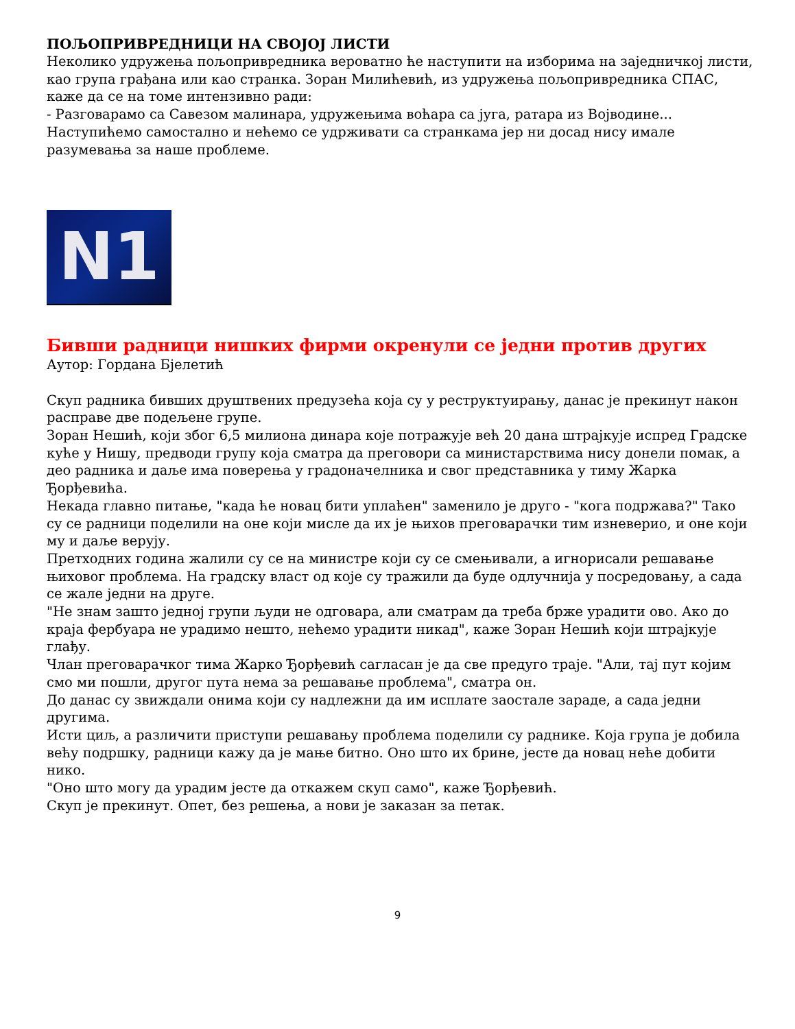ПОЉОПРИВРЕДНИЦИ НА СВОЈОЈ ЛИСТИ
Неколико удружења пољопривредника вероватно ће наступити на изборима на заједничкој листи, као група грађана или као странка. Зоран Милићевић, из удружења пољопривредника СПАС, каже да се на томе интензивно ради:
- Разговарамо са Савезом малинара, удружењима воћара са југа, ратара из Војводине... Наступићемо самостално и нећемо се удрживати са странкама јер ни досад нису имале разумевања за наше проблеме.
N1
Бивши радници нишких фирми окренули се једни против других
Аутор: Гордана Бјелетић
Скуп радника бивших друштвених предузећа која су у реструктуирању, данас је прекинут након расправе две подељене групе.
Зоран Нешић, који због 6,5 милиона динара које потражује већ 20 дана штрајкује испред Градске куће у Нишу, предводи групу која сматра да преговори са министарствима нису донели помак, а део радника и даље има поверења у градоначелника и свог представника у тиму Жарка Ђорђевића.
Некада главно питање, "када ће новац бити уплаћен" заменило је друго - "кога подржава?" Тако су се радници поделили на оне који мисле да их је њихов преговарачки тим изневерио, и оне који му и даље верују.
Претходних година жалили су се на министре који су се смењивали, а игнорисали решавање њиховог проблема. На градску власт од које су тражили да буде одлучнија у посредовању, а сада се жале једни на друге.
"Не знам зашто једној групи људи не одговара, али сматрам да треба брже урадити ово. Ако до краја фербуара не урадимо нешто, нећемо урадити никад", каже Зоран Нешић који штрајкује глађу.
Члан преговарачког тима Жарко Ђорђевић сагласан је да све предуго траје. "Али, тај пут којим смо ми пошли, другог пута нема за решавање проблема", сматра он.
До данас су звиждали онима који су надлежни да им исплате заостале зараде, а сада једни другима.
Исти циљ, а различити приступи решавању проблема поделили су раднике. Која група је добила већу подршку, радници кажу да је мање битно. Оно што их брине, јесте да новац неће добити нико.
"Оно што могу да урадим јесте да откажем скуп само", каже Ђорђевић.
Скуп је прекинут. Опет, без решења, а нови је заказан за петак.
9